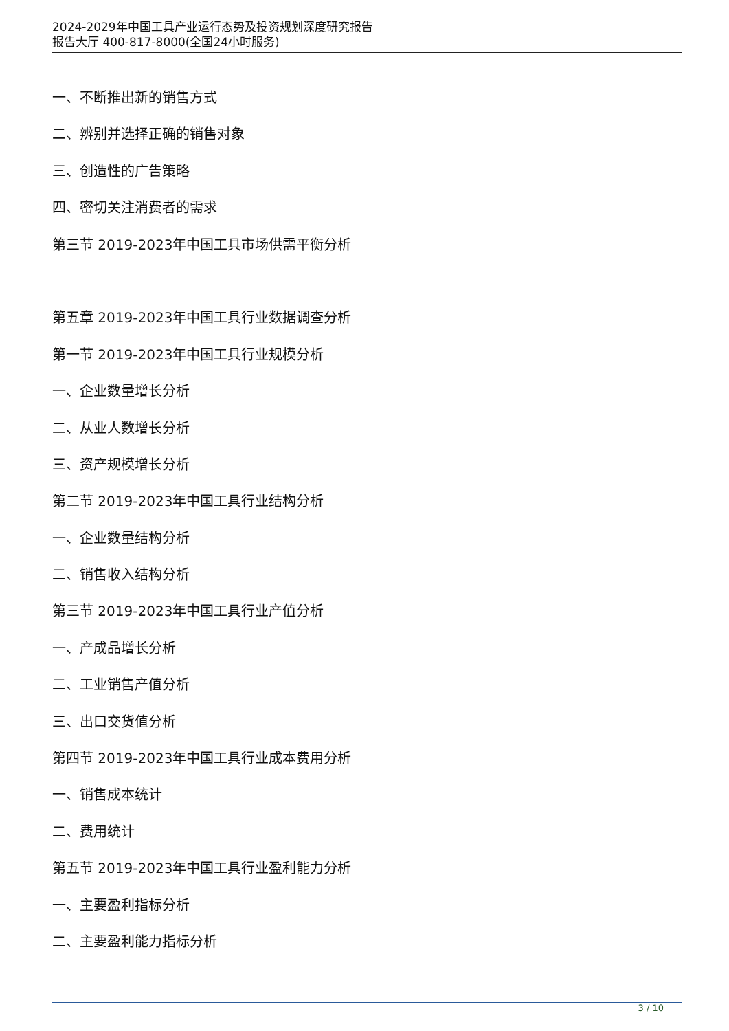2024-2029年中国工具产业运行态势及投资规划深度研究报告
报告大厅 400-817-8000(全国24小时服务)
一、不断推出新的销售方式
二、辨别并选择正确的销售对象
三、创造性的广告策略
四、密切关注消费者的需求
第三节 2019-2023年中国工具市场供需平衡分析
第五章 2019-2023年中国工具行业数据调查分析
第一节 2019-2023年中国工具行业规模分析
一、企业数量增长分析
二、从业人数增长分析
三、资产规模增长分析
第二节 2019-2023年中国工具行业结构分析
一、企业数量结构分析
二、销售收入结构分析
第三节 2019-2023年中国工具行业产值分析
一、产成品增长分析
二、工业销售产值分析
三、出口交货值分析
第四节 2019-2023年中国工具行业成本费用分析
一、销售成本统计
二、费用统计
第五节 2019-2023年中国工具行业盈利能力分析
一、主要盈利指标分析
二、主要盈利能力指标分析
3 / 10